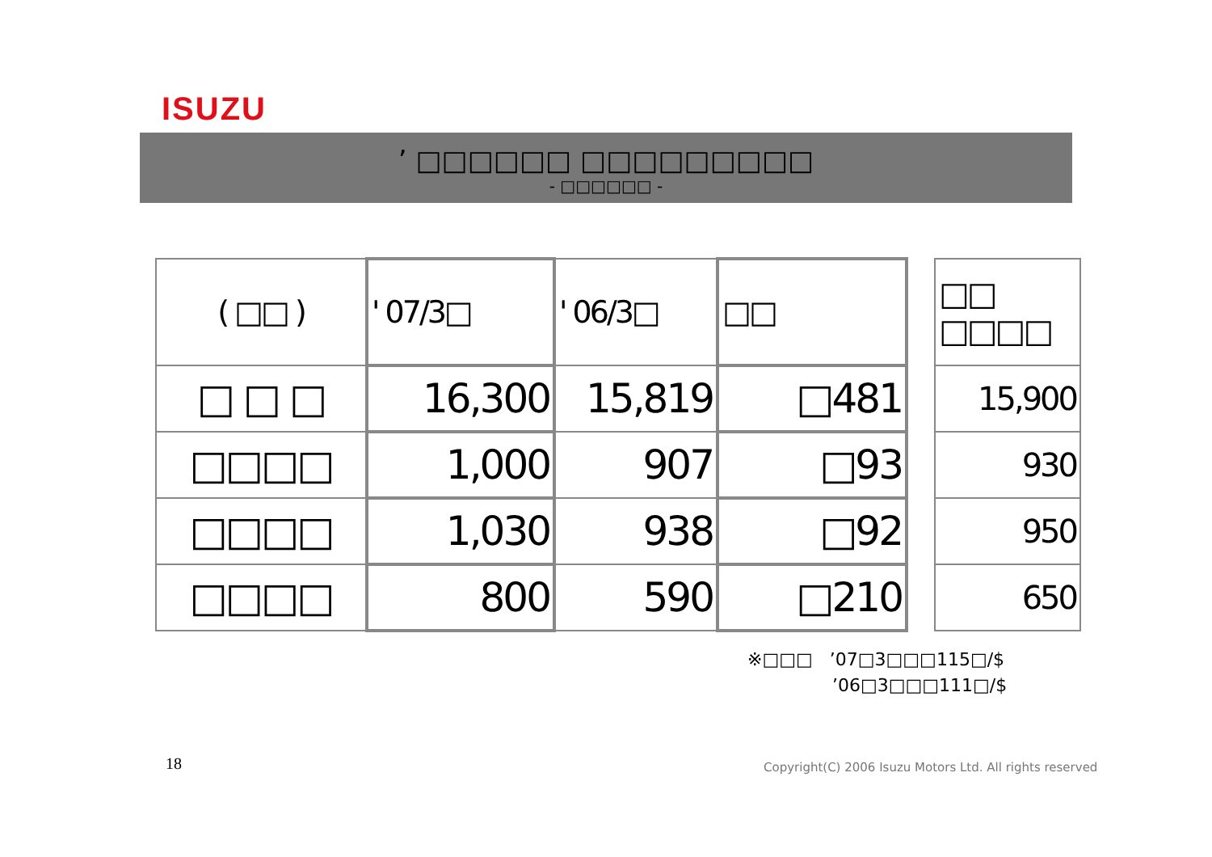ISUZU
’ □□□□□□ □□□□□□□□□
- □□□□□□ -
| ( □□ ) | ' 07/3□ | ' 06/3□ | □□ | | □□ □□□□ |
| --- | --- | --- | --- | --- | --- |
| □ □ □ | 16,300 | 15,819 | □481 | | 15,900 |
| □□□□ | 1,000 | 907 | □93 | | 930 |
| □□□□ | 1,030 | 938 | □92 | | 950 |
| □□□□ | 800 | 590 | □210 | | 650 |
※□□□ ’07□3□□□115□/$
’06□3□□□111□/$
18
Copyright(C) 2006 Isuzu Motors Ltd. All rights reserved